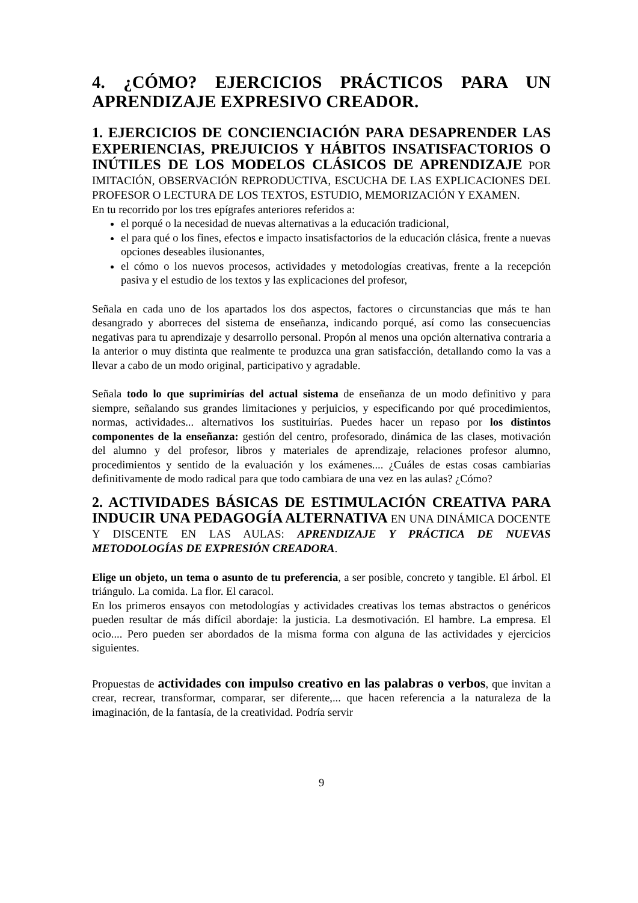4. ¿CÓMO? EJERCICIOS PRÁCTICOS PARA UN APRENDIZAJE EXPRESIVO CREADOR.
1. EJERCICIOS DE CONCIENCIACIÓN PARA DESAPRENDER LAS EXPERIENCIAS, PREJUICIOS Y HÁBITOS INSATISFACTORIOS O INÚTILES DE LOS MODELOS CLÁSICOS DE APRENDIZAJE
POR IMITACIÓN, OBSERVACIÓN REPRODUCTIVA, ESCUCHA DE LAS EXPLICACIONES DEL PROFESOR O LECTURA DE LOS TEXTOS, ESTUDIO, MEMORIZACIÓN Y EXAMEN.
En tu recorrido por los tres epígrafes anteriores referidos a:
el porqué o la necesidad de nuevas alternativas a la educación tradicional,
el para qué o los fines, efectos e impacto insatisfactorios de la educación clásica, frente a nuevas opciones deseables ilusionantes,
el cómo o los nuevos procesos, actividades y metodologías creativas, frente a la recepción pasiva y el estudio de los textos y las explicaciones del profesor,
Señala en cada uno de los apartados los dos aspectos, factores o circunstancias que más te han desangrado y aborreces del sistema de enseñanza, indicando porqué, así como las consecuencias negativas para tu aprendizaje y desarrollo personal. Propón al menos una opción alternativa contraria a la anterior o muy distinta que realmente te produzca una gran satisfacción, detallando como la vas a llevar a cabo de un modo original, participativo y agradable.
Señala todo lo que suprimirías del actual sistema de enseñanza de un modo definitivo y para siempre, señalando sus grandes limitaciones y perjuicios, y especificando por qué procedimientos, normas, actividades... alternativos los sustituirías. Puedes hacer un repaso por los distintos componentes de la enseñanza: gestión del centro, profesorado, dinámica de las clases, motivación del alumno y del profesor, libros y materiales de aprendizaje, relaciones profesor alumno, procedimientos y sentido de la evaluación y los exámenes.... ¿Cuáles de estas cosas cambiarias definitivamente de modo radical para que todo cambiara de una vez en las aulas? ¿Cómo?
2. ACTIVIDADES BÁSICAS DE ESTIMULACIÓN CREATIVA PARA INDUCIR UNA PEDAGOGÍA ALTERNATIVA
EN UNA DINÁMICA DOCENTE Y DISCENTE EN LAS AULAS: APRENDIZAJE Y PRÁCTICA DE NUEVAS METODOLOGÍAS DE EXPRESIÓN CREADORA.
Elige un objeto, un tema o asunto de tu preferencia, a ser posible, concreto y tangible. El árbol. El triángulo. La comida. La flor. El caracol.
En los primeros ensayos con metodologías y actividades creativas los temas abstractos o genéricos pueden resultar de más difícil abordaje: la justicia. La desmotivación. El hambre. La empresa. El ocio.... Pero pueden ser abordados de la misma forma con alguna de las actividades y ejercicios siguientes.
Propuestas de actividades con impulso creativo en las palabras o verbos, que invitan a crear, recrear, transformar, comparar, ser diferente,... que hacen referencia a la naturaleza de la imaginación, de la fantasía, de la creatividad. Podría servir
9